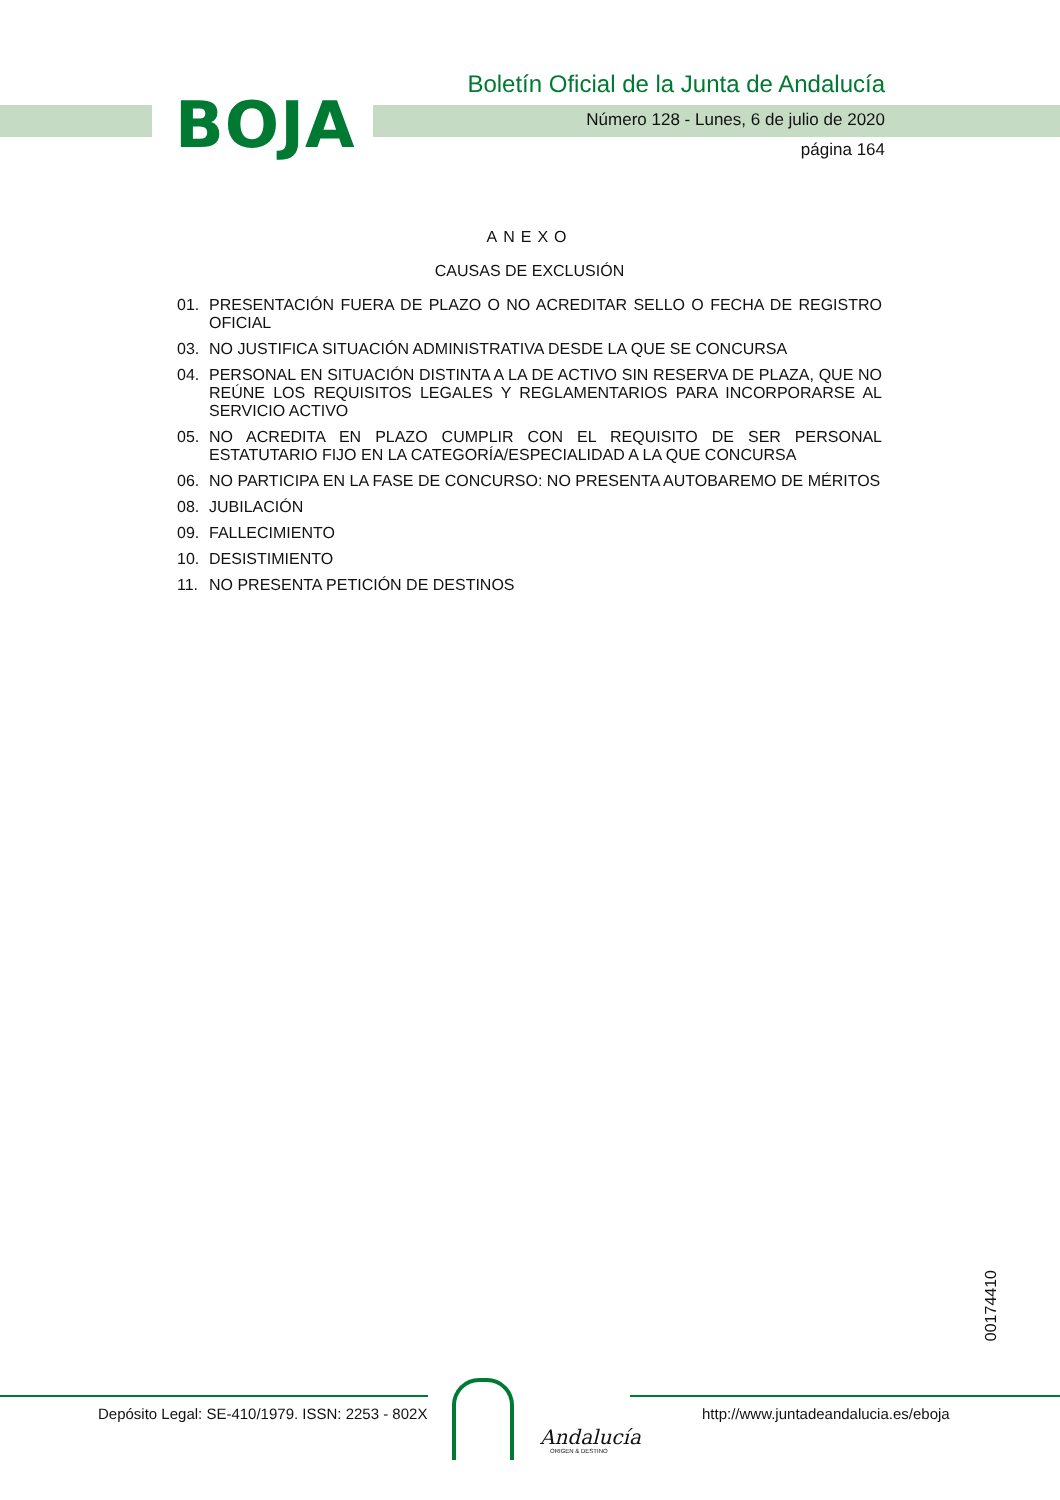BOJA
Boletín Oficial de la Junta de Andalucía
Número 128 - Lunes, 6 de julio de 2020
página 164
ANEXO
CAUSAS DE EXCLUSIÓN
01. PRESENTACIÓN FUERA DE PLAZO O NO ACREDITAR SELLO O FECHA DE REGISTRO OFICIAL
03. NO JUSTIFICA SITUACIÓN ADMINISTRATIVA DESDE LA QUE SE CONCURSA
04. PERSONAL EN SITUACIÓN DISTINTA A LA DE ACTIVO SIN RESERVA DE PLAZA, QUE NO REÚNE LOS REQUISITOS LEGALES Y REGLAMENTARIOS PARA INCORPORARSE AL SERVICIO ACTIVO
05. NO ACREDITA EN PLAZO CUMPLIR CON EL REQUISITO DE SER PERSONAL ESTATUTARIO FIJO EN LA CATEGORÍA/ESPECIALIDAD A LA QUE CONCURSA
06. NO PARTICIPA EN LA FASE DE CONCURSO: NO PRESENTA AUTOBAREMO DE MÉRITOS
08. JUBILACIÓN
09. FALLECIMIENTO
10. DESISTIMIENTO
11. NO PRESENTA PETICIÓN DE DESTINOS
00174410
Depósito Legal: SE-410/1979. ISSN: 2253 - 802X
Andalucía
ORIGEN & DESTINO
http://www.juntadeandalucia.es/eboja